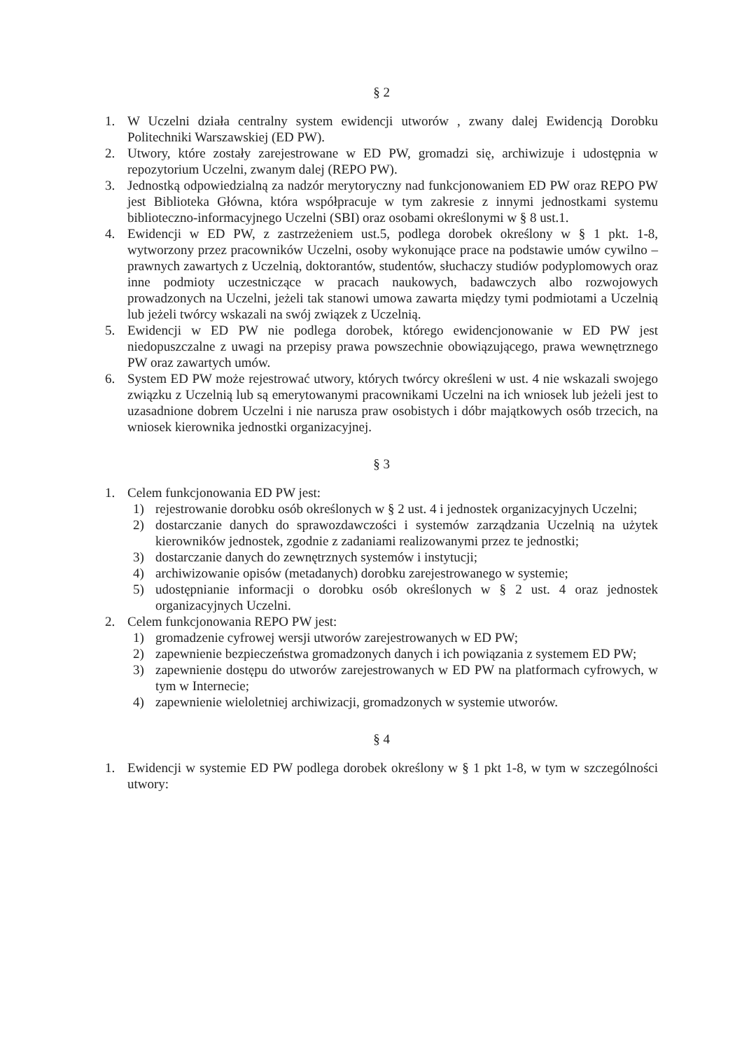§ 2
1. W Uczelni działa centralny system ewidencji utworów , zwany dalej Ewidencją Dorobku Politechniki Warszawskiej (ED PW).
2. Utwory, które zostały zarejestrowane w ED PW, gromadzi się, archiwizuje i udostępnia w repozytorium Uczelni, zwanym dalej (REPO PW).
3. Jednostką odpowiedzialną za nadzór merytoryczny nad funkcjonowaniem ED PW oraz REPO PW jest Biblioteka Główna, która współpracuje w tym zakresie z innymi jednostkami systemu biblioteczno-informacyjnego Uczelni (SBI) oraz osobami określonymi w § 8 ust.1.
4. Ewidencji w ED PW, z zastrzeżeniem ust.5, podlega dorobek określony w § 1 pkt. 1-8, wytworzony przez pracowników Uczelni, osoby wykonujące prace na podstawie umów cywilno – prawnych zawartych z Uczelnią, doktorantów, studentów, słuchaczy studiów podyplomowych oraz inne podmioty uczestniczące w pracach naukowych, badawczych albo rozwojowych prowadzonych na Uczelni, jeżeli tak stanowi umowa zawarta między tymi podmiotami a Uczelnią lub jeżeli twórcy wskazali na swój związek z Uczelnią.
5. Ewidencji w ED PW nie podlega dorobek, którego ewidencjonowanie w ED PW jest niedopuszczalne z uwagi na przepisy prawa powszechnie obowiązującego, prawa wewnętrznego PW oraz zawartych umów.
6. System ED PW może rejestrować utwory, których twórcy określeni w ust. 4 nie wskazali swojego związku z Uczelnią lub są emerytowanymi pracownikami Uczelni na ich wniosek lub jeżeli jest to uzasadnione dobrem Uczelni i nie narusza praw osobistych i dóbr majątkowych osób trzecich, na wniosek kierownika jednostki organizacyjnej.
§ 3
1. Celem funkcjonowania ED PW jest:
1) rejestrowanie dorobku osób określonych w § 2 ust. 4 i jednostek organizacyjnych Uczelni;
2) dostarczanie danych do sprawozdawczości i systemów zarządzania Uczelnią na użytek kierowników jednostek, zgodnie z zadaniami realizowanymi przez te jednostki;
3) dostarczanie danych do zewnętrznych systemów i instytucji;
4) archiwizowanie opisów (metadanych) dorobku zarejestrowanego w systemie;
5) udostępnianie informacji o dorobku osób określonych w § 2 ust. 4 oraz jednostek organizacyjnych Uczelni.
2. Celem funkcjonowania REPO PW jest:
1) gromadzenie cyfrowej wersji utworów zarejestrowanych w ED PW;
2) zapewnienie bezpieczeństwa gromadzonych danych i ich powiązania z systemem ED PW;
3) zapewnienie dostępu do utworów zarejestrowanych w ED PW na platformach cyfrowych, w tym w Internecie;
4) zapewnienie wieloletniej archiwizacji, gromadzonych w systemie utworów.
§ 4
1. Ewidencji w systemie ED PW podlega dorobek określony w § 1 pkt 1-8, w tym w szczególności utwory: